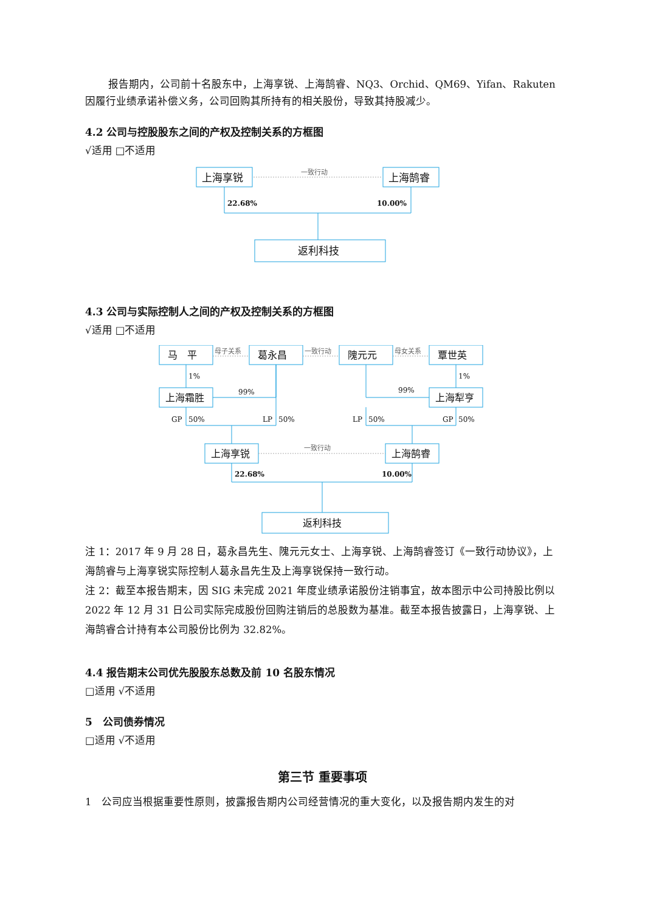报告期内，公司前十名股东中，上海享锐、上海鹄睿、NQ3、Orchid、QM69、Yifan、Rakuten因履行业绩承诺补偿义务，公司回购其所持有的相关股份，导致其持股减少。
4.2 公司与控股股东之间的产权及控制关系的方框图
√适用 □不适用
上海享锐
上海鹄睿
返利科技
一致行动
22.68%
10.00%
4.3 公司与实际控制人之间的产权及控制关系的方框图
√适用 □不适用
马　平
葛永昌
隗元元
覃世英
上海霜胜
上海犁亨
上海享锐
上海鹄睿
返利科技
母子关系
一致行动
母女关系
一致行动
1%
1%
99%
99%
GP
50%
LP
50%
LP
50%
GP
50%
22.68%
10.00%
注 1：2017 年 9 月 28 日，葛永昌先生、隗元元女士、上海享锐、上海鹄睿签订《一致行动协议》，上海鹄睿与上海享锐实际控制人葛永昌先生及上海享锐保持一致行动。
注 2：截至本报告期末，因 SIG 未完成 2021 年度业绩承诺股份注销事宜，故本图示中公司持股比例以 2022 年 12 月 31 日公司实际完成股份回购注销后的总股数为基准。截至本报告披露日，上海享锐、上海鹄睿合计持有本公司股份比例为 32.82%。
4.4 报告期末公司优先股股东总数及前 10 名股东情况
□适用 √不适用
5　公司债券情况
□适用 √不适用
第三节 重要事项
1　公司应当根据重要性原则，披露报告期内公司经营情况的重大变化，以及报告期内发生的对